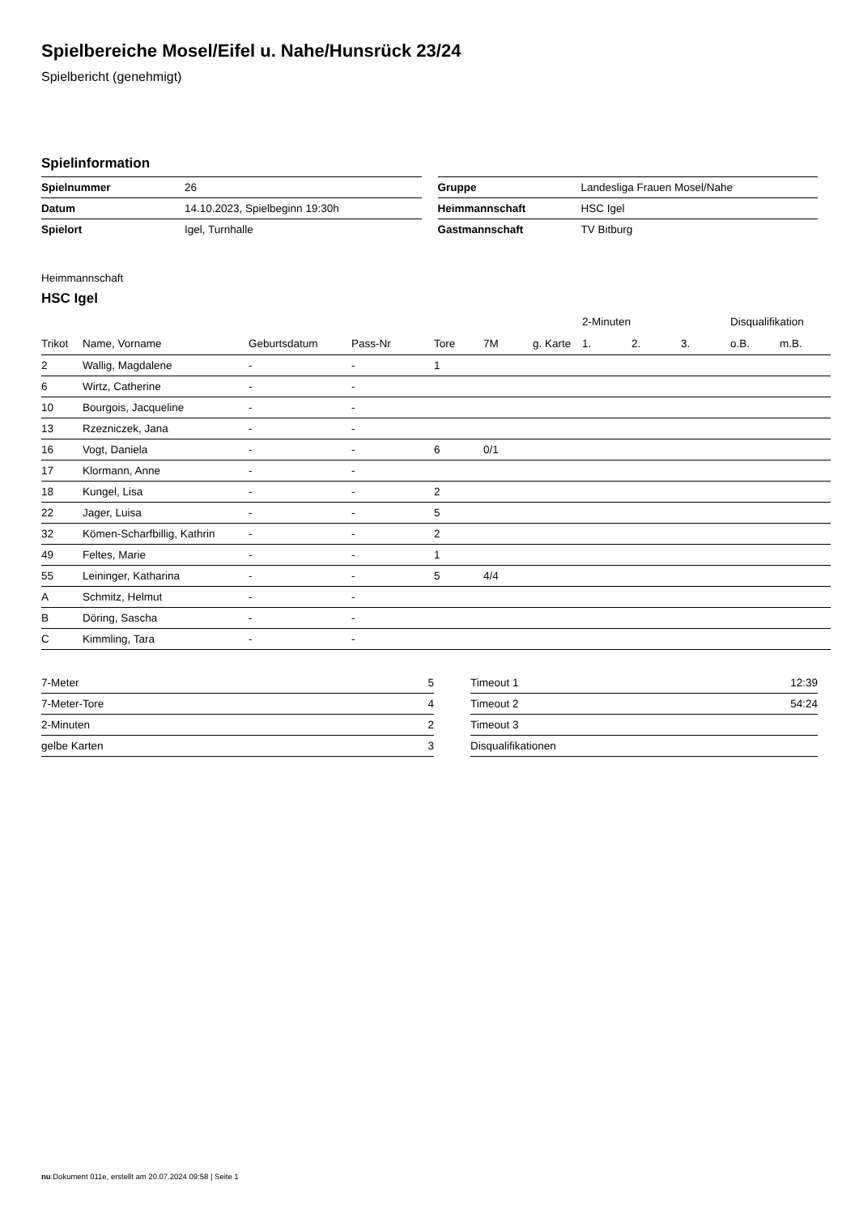Spielbereiche Mosel/Eifel u. Nahe/Hunsrück 23/24
Spielbericht (genehmigt)
Spielinformation
| Spielnummer | 26 |
| Datum | 14.10.2023, Spielbeginn 19:30h |
| Spielort | Igel, Turnhalle |
| Gruppe | Landesliga Frauen Mosel/Nahe |
| Heimmannschaft | HSC Igel |
| Gastmannschaft | TV Bitburg |
Heimmannschaft
HSC Igel
| | | | | | | | 2-Minuten | | | Disqualifikation | |
| --- | --- | --- | --- | --- | --- | --- | --- | --- | --- | --- | --- |
| Trikot | Name, Vorname | Geburtsdatum | Pass-Nr | Tore | 7M | g. Karte | 1. | 2. | 3. | o.B. | m.B. |
| 2 | Wallig, Magdalene | - | - | 1 | | | | | | | |
| 6 | Wirtz, Catherine | - | - | | | | | | | | |
| 10 | Bourgois, Jacqueline | - | - | | | | | | | | |
| 13 | Rzezniczek, Jana | - | - | | | | | | | | |
| 16 | Vogt, Daniela | - | - | 6 | 0/1 | | | | | | |
| 17 | Klormann, Anne | - | - | | | | | | | | |
| 18 | Kungel, Lisa | - | - | 2 | | | | | | | |
| 22 | Jager, Luisa | - | - | 5 | | | | | | | |
| 32 | Kömen-Scharfbillig, Kathrin | - | - | 2 | | | | | | | |
| 49 | Feltes, Marie | - | - | 1 | | | | | | | |
| 55 | Leininger, Katharina | - | - | 5 | 4/4 | | | | | | |
| A | Schmitz, Helmut | - | - | | | | | | | | |
| B | Döring, Sascha | - | - | | | | | | | | |
| C | Kimmling, Tara | - | - | | | | | | | | |
| 7-Meter | 5 |
| 7-Meter-Tore | 4 |
| 2-Minuten | 2 |
| gelbe Karten | 3 |
| Timeout 1 | 12:39 |
| Timeout 2 | 54:24 |
| Timeout 3 | |
| Disqualifikationen | |
nu.Dokument 011e, erstellt am 20.07.2024 09:58 | Seite 1